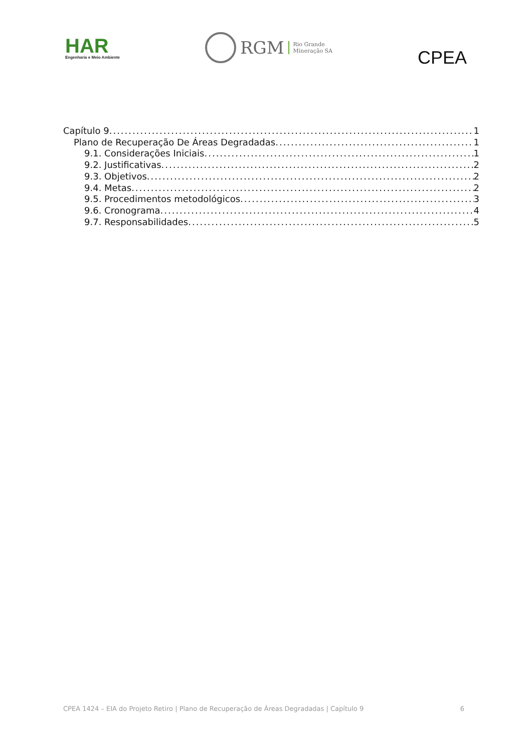HAR
Engenharia e Meio Ambiente
RGM Rio Grande
Mineração SA
CPEA
Capítulo 9 1
Plano de Recuperação De Áreas Degradadas 1
9.1. Considerações Iniciais 1
9.2. Justificativas 2
9.3. Objetivos 2
9.4. Metas 2
9.5. Procedimentos metodológicos 3
9.6. Cronograma 4
9.7. Responsabilidades 5
CPEA 1424 – EIA do Projeto Retiro | Plano de Recuperação de Áreas Degradadas | Capítulo 9 6